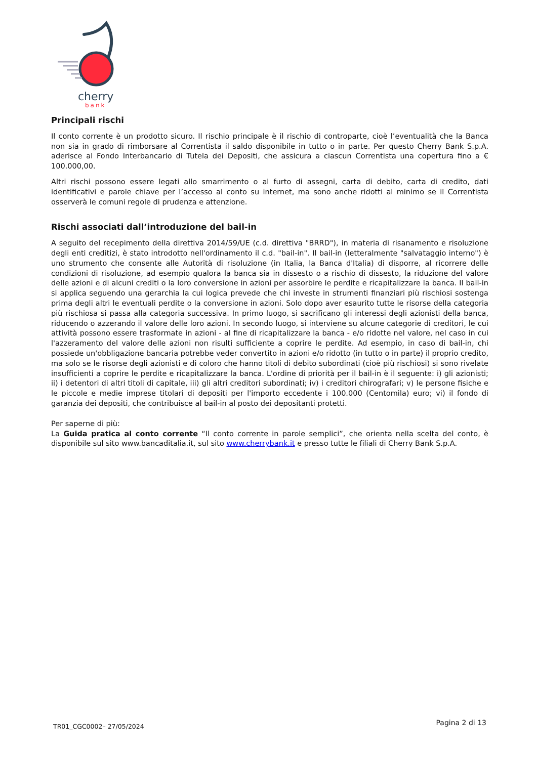cherry
bank
Principali rischi
Il conto corrente è un prodotto sicuro. Il rischio principale è il rischio di controparte, cioè l’eventualità che la Banca non sia in grado di rimborsare al Correntista il saldo disponibile in tutto o in parte. Per questo Cherry Bank S.p.A. aderisce al Fondo Interbancario di Tutela dei Depositi, che assicura a ciascun Correntista una copertura fino a € 100.000,00.
Altri rischi possono essere legati allo smarrimento o al furto di assegni, carta di debito, carta di credito, dati identificativi e parole chiave per l’accesso al conto su internet, ma sono anche ridotti al minimo se il Correntista osserverà le comuni regole di prudenza e attenzione.
Rischi associati dall’introduzione del bail-in
A seguito del recepimento della direttiva 2014/59/UE (c.d. direttiva "BRRD"), in materia di risanamento e risoluzione degli enti creditizi, è stato introdotto nell'ordinamento il c.d. "bail-in". Il bail-in (letteralmente "salvataggio interno") è uno strumento che consente alle Autorità di risoluzione (in Italia, la Banca d'Italia) di disporre, al ricorrere delle condizioni di risoluzione, ad esempio qualora la banca sia in dissesto o a rischio di dissesto, la riduzione del valore delle azioni e di alcuni crediti o la loro conversione in azioni per assorbire le perdite e ricapitalizzare la banca. Il bail-in si applica seguendo una gerarchia la cui logica prevede che chi investe in strumenti finanziari più rischiosi sostenga prima degli altri le eventuali perdite o la conversione in azioni. Solo dopo aver esaurito tutte le risorse della categoria più rischiosa si passa alla categoria successiva. In primo luogo, si sacrificano gli interessi degli azionisti della banca, riducendo o azzerando il valore delle loro azioni. In secondo luogo, si interviene su alcune categorie di creditori, le cui attività possono essere trasformate in azioni - al fine di ricapitalizzare la banca - e/o ridotte nel valore, nel caso in cui l'azzeramento del valore delle azioni non risulti sufficiente a coprire le perdite. Ad esempio, in caso di bail-in, chi possiede un'obbligazione bancaria potrebbe veder convertito in azioni e/o ridotto (in tutto o in parte) il proprio credito, ma solo se le risorse degli azionisti e di coloro che hanno titoli di debito subordinati (cioè più rischiosi) si sono rivelate insufficienti a coprire le perdite e ricapitalizzare la banca. L'ordine di priorità per il bail-in è il seguente: i) gli azionisti; ii) i detentori di altri titoli di capitale, iii) gli altri creditori subordinati; iv) i creditori chirografari; v) le persone fisiche e le piccole e medie imprese titolari di depositi per l'importo eccedente i 100.000 (Centomila) euro; vi) il fondo di garanzia dei depositi, che contribuisce al bail-in al posto dei depositanti protetti.
Per saperne di più:
La Guida pratica al conto corrente “Il conto corrente in parole semplici”, che orienta nella scelta del conto, è disponibile sul sito www.bancaditalia.it, sul sito www.cherrybank.it e presso tutte le filiali di Cherry Bank S.p.A.
TR01_CGC0002– 27/05/2024 Pagina 2 di 13